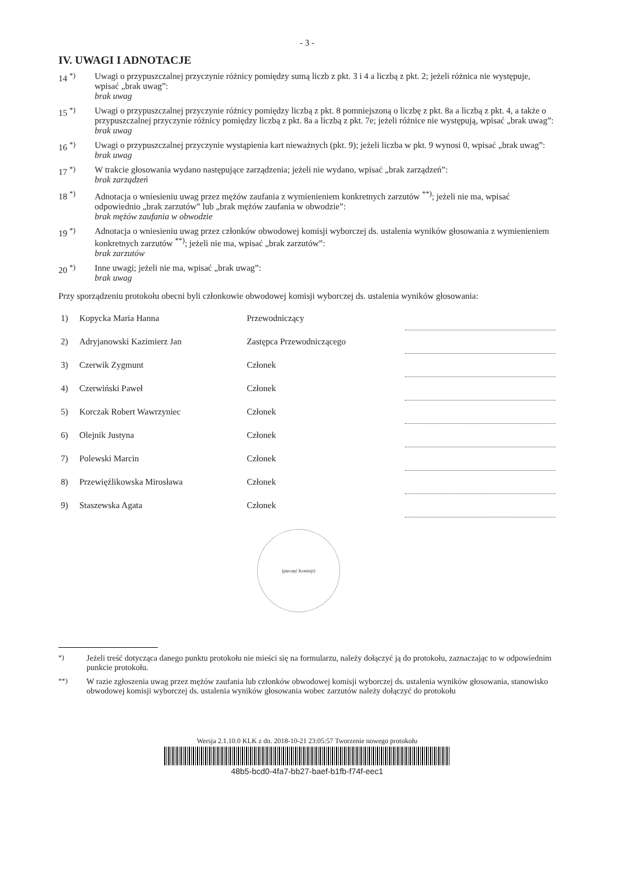- 3 -
IV. UWAGI I ADNOTACJE
14 <sup>*)</sup> Uwagi o przypuszczalnej przyczynie różnicy pomiędzy sumą liczb z pkt. 3 i 4 a liczbą z pkt. 2; jeżeli różnica nie występuje, wpisać „brak uwag”:
brak uwag
15 <sup>*)</sup> Uwagi o przypuszczalnej przyczynie różnicy pomiędzy liczbą z pkt. 8 pomniejszoną o liczbę z pkt. 8a a liczbą z pkt. 4, a także o przypuszczalnej przyczynie różnicy pomiędzy liczbą z pkt. 8a a liczbą z pkt. 7e; jeżeli różnice nie występują, wpisać „brak uwag”:
brak uwag
16 <sup>*)</sup> Uwagi o przypuszczalnej przyczynie wystąpienia kart nieważnych (pkt. 9); jeżeli liczba w pkt. 9 wynosi 0, wpisać „brak uwag”:
brak uwag
17 <sup>*)</sup> W trakcie głosowania wydano następujące zarządzenia; jeżeli nie wydano, wpisać „brak zarządzeń”:
brak zarządzeń
18 <sup>*)</sup> Adnotacja o wniesieniu uwag przez mężów zaufania z wymienieniem konkretnych zarzutów <sup>**)</sup>; jeżeli nie ma, wpisać odpowiednio „brak zarzutów” lub „brak mężów zaufania w obwodzie”:
brak mężów zaufania w obwodzie
19 <sup>*)</sup> Adnotacja o wniesieniu uwag przez członków obwodowej komisji wyborczej ds. ustalenia wyników głosowania z wymienieniem konkretnych zarzutów <sup>**)</sup>; jeżeli nie ma, wpisać „brak zarzutów”:
brak zarzutów
20 <sup>*)</sup> Inne uwagi; jeżeli nie ma, wpisać „brak uwag”:
brak uwag
Przy sporządzeniu protokołu obecni byli członkowie obwodowej komisji wyborczej ds. ustalenia wyników głosowania:
| 1) | Kopycka Maria Hanna | Przewodniczący | |
| 2) | Adryjanowski Kazimierz Jan | Zastępca Przewodniczącego | |
| 3) | Czerwik Zygmunt | Członek | |
| 4) | Czerwiński Paweł | Członek | |
| 5) | Korczak Robert Wawrzyniec | Członek | |
| 6) | Olejnik Justyna | Członek | |
| 7) | Polewski Marcin | Członek | |
| 8) | Przewięźlikowska Mirosława | Członek | |
| 9) | Staszewska Agata | Członek | |
(pieczęć Komisji)
<sup>*)</sup> Jeżeli treść dotycząca danego punktu protokołu nie mieści się na formularzu, należy dołączyć ją do protokołu, zaznaczając to w odpowiednim punkcie protokołu.
<sup>**)</sup> W razie zgłoszenia uwag przez mężów zaufania lub członków obwodowej komisji wyborczej ds. ustalenia wyników głosowania, stanowisko obwodowej komisji wyborczej ds. ustalenia wyników głosowania wobec zarzutów należy dołączyć do protokołu
Wersja 2.1.10.0 KLK z dn. 2018-10-21 23:05:57 Tworzenie nowego protokołu
48b5-bcd0-4fa7-bb27-baef-b1fb-f74f-eec1